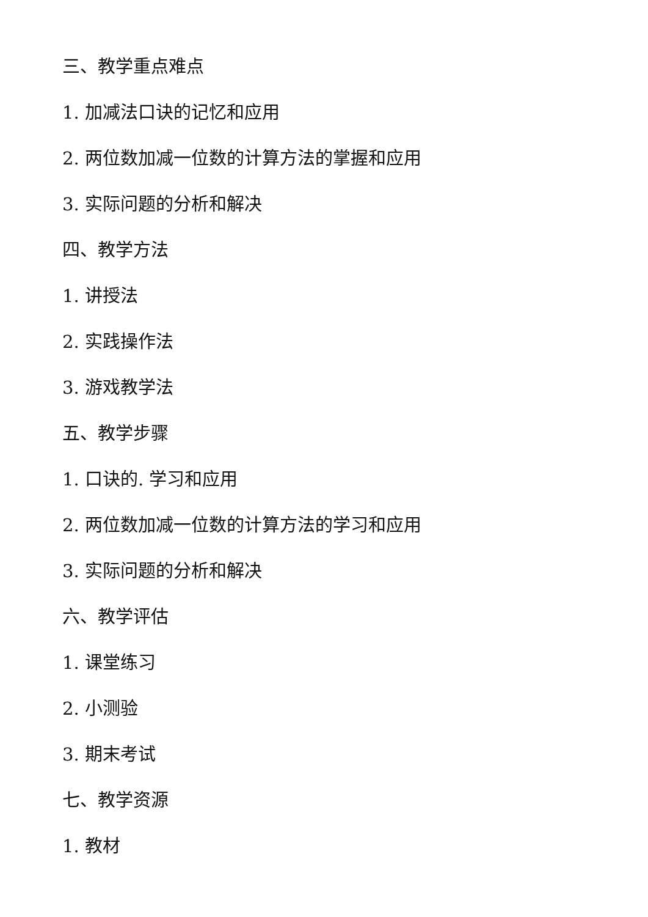三、教学重点难点
1. 加减法口诀的记忆和应用
2. 两位数加减一位数的计算方法的掌握和应用
3. 实际问题的分析和解决
四、教学方法
1. 讲授法
2. 实践操作法
3. 游戏教学法
五、教学步骤
1. 口诀的. 学习和应用
2. 两位数加减一位数的计算方法的学习和应用
3. 实际问题的分析和解决
六、教学评估
1. 课堂练习
2. 小测验
3. 期末考试
七、教学资源
1. 教材